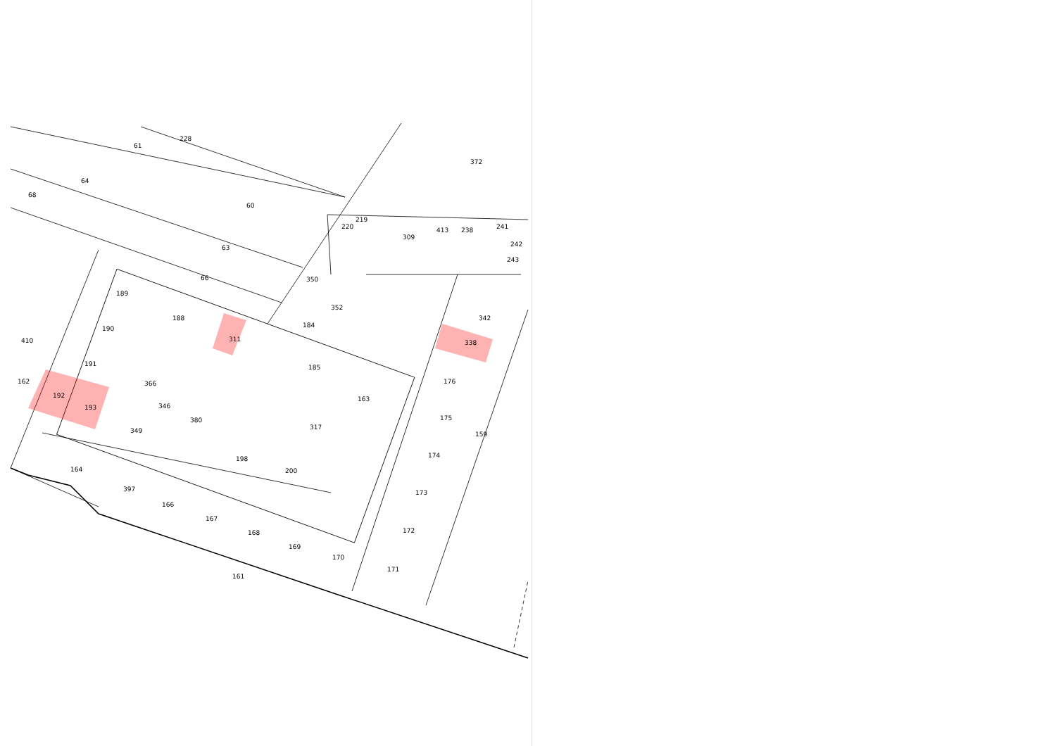61
228
372
64
68
60
63
66
189
188
190
191
410
162
192
193
311
184
185
350
352
163
338
342
176
175
174
173
172
171
159
164
166
167
168
169
170
161
198
200
317
366
346
349
380
397
220
219
309
413
238
241
242
243